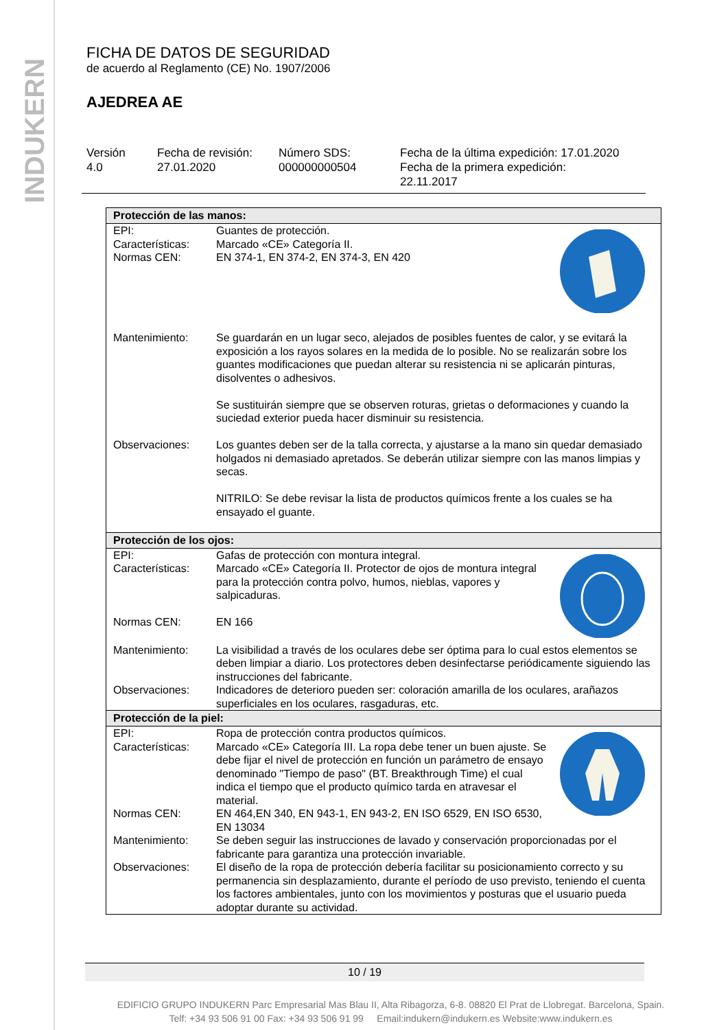INDUKERN
FICHA DE DATOS DE SEGURIDAD
de acuerdo al Reglamento (CE) No. 1907/2006
AJEDREA AE
Versión
4.0
Fecha de revisión:
27.01.2020
Número SDS:
000000000504
Fecha de la última expedición: 17.01.2020
Fecha de la primera expedición:
22.11.2017
| Protección de las manos: | |
| --- | --- |
| EPI: Características: Normas CEN: | Guantes de protección. Marcado «CE» Categoría II. EN 374-1, EN 374-2, EN 374-3, EN 420 |
| Mantenimiento: | Se guardarán en un lugar seco, alejados de posibles fuentes de calor, y se evitará la exposición a los rayos solares en la medida de lo posible. No se realizarán sobre los guantes modificaciones que puedan alterar su resistencia ni se aplicarán pinturas, disolventes o adhesivos. Se sustituirán siempre que se observen roturas, grietas o deformaciones y cuando la suciedad exterior pueda hacer disminuir su resistencia. |
| Observaciones: | Los guantes deben ser de la talla correcta, y ajustarse a la mano sin quedar demasiado holgados ni demasiado apretados. Se deberán utilizar siempre con las manos limpias y secas. NITRILO: Se debe revisar la lista de productos químicos frente a los cuales se ha ensayado el guante. |
| Protección de los ojos: | |
| EPI: Características: Normas CEN: | Gafas de protección con montura integral. Marcado «CE» Categoría II. Protector de ojos de montura integral para la protección contra polvo, humos, nieblas, vapores y salpicaduras. EN 166 |
| Mantenimiento: | La visibilidad a través de los oculares debe ser óptima para lo cual estos elementos se deben limpiar a diario. Los protectores deben desinfectarse periódicamente siguiendo las instrucciones del fabricante. |
| Observaciones: | Indicadores de deterioro pueden ser: coloración amarilla de los oculares, arañazos superficiales en los oculares, rasgaduras, etc. |
| Protección de la piel: | |
| EPI: Características: Normas CEN: | Ropa de protección contra productos químicos. Marcado «CE» Categoría III. La ropa debe tener un buen ajuste. Se debe fijar el nivel de protección en función un parámetro de ensayo denominado "Tiempo de paso" (BT. Breakthrough Time) el cual indica el tiempo que el producto químico tarda en atravesar el material. EN 464,EN 340, EN 943-1, EN 943-2, EN ISO 6529, EN ISO 6530, EN 13034 |
| Mantenimiento: | Se deben seguir las instrucciones de lavado y conservación proporcionadas por el fabricante para garantiza una protección invariable. |
| Observaciones: | El diseño de la ropa de protección debería facilitar su posicionamiento correcto y su permanencia sin desplazamiento, durante el período de uso previsto, teniendo el cuenta los factores ambientales, junto con los movimientos y posturas que el usuario pueda adoptar durante su actividad. |
10 / 19
EDIFICIO GRUPO INDUKERN Parc Empresarial Mas Blau II, Alta Ribagorza, 6-8. 08820 El Prat de Llobregat. Barcelona, Spain.
Telf: +34 93 506 91 00 Fax: +34 93 506 91 99 Email:indukern@indukern.es Website:www.indukern.es